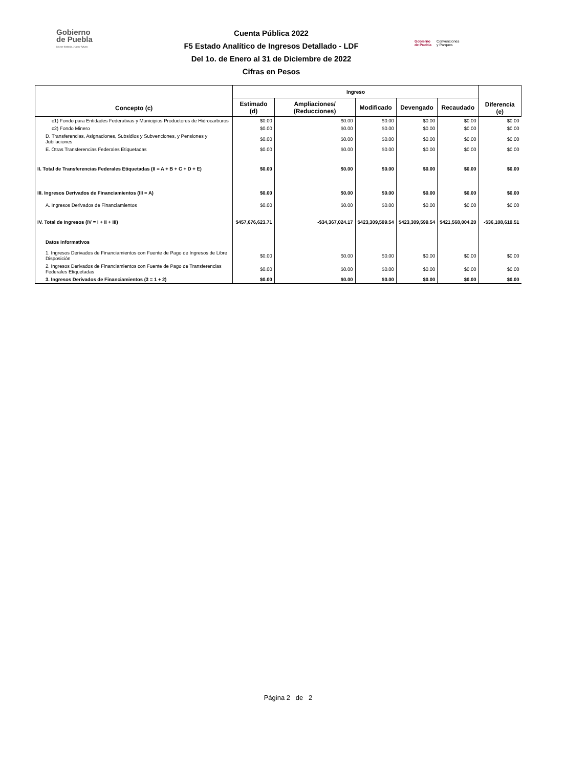Gobierno
de Puebla
Hacer historia. Hacer futuro.
Cuenta Pública 2022
F5 Estado Analítico de Ingresos Detallado - LDF
Del 1o. de Enero al 31 de Diciembre de 2022
Cifras en Pesos
Gobierno
de Puebla Convenciones
y Parques
| Concepto (c) | Ingreso | | | | | Diferencia (e) |
| --- | --- | --- | --- | --- | --- | --- |
| | Estimado (d) | Ampliaciones/ (Reducciones) | Modificado | Devengado | Recaudado | |
| c1) Fondo para Entidades Federativas y Municipios Productores de Hidrocarburos | $0.00 | $0.00 | $0.00 | $0.00 | $0.00 | $0.00 |
| c2) Fondo Minero | $0.00 | $0.00 | $0.00 | $0.00 | $0.00 | $0.00 |
| D. Transferencias, Asignaciones, Subsidios y Subvenciones, y Pensiones y Jubilaciones | $0.00 | $0.00 | $0.00 | $0.00 | $0.00 | $0.00 |
| E. Otras Transferencias Federales Etiquetadas | $0.00 | $0.00 | $0.00 | $0.00 | $0.00 | $0.00 |
| II. Total de Transferencias Federales Etiquetadas (II = A + B + C + D + E) | $0.00 | $0.00 | $0.00 | $0.00 | $0.00 | $0.00 |
| III. Ingresos Derivados de Financiamientos (III = A) | $0.00 | $0.00 | $0.00 | $0.00 | $0.00 | $0.00 |
| A. Ingresos Derivados de Financiamientos | $0.00 | $0.00 | $0.00 | $0.00 | $0.00 | $0.00 |
| IV. Total de Ingresos (IV = I + II + III) | $457,676,623.71 | -$34,367,024.17 | $423,309,599.54 | $423,309,599.54 | $421,568,004.20 | -$36,108,619.51 |
| Datos Informativos | | | | | | |
| 1. Ingresos Derivados de Financiamientos con Fuente de Pago de Ingresos de Libre Disposición | $0.00 | $0.00 | $0.00 | $0.00 | $0.00 | $0.00 |
| 2. Ingresos Derivados de Financiamientos con Fuente de Pago de Transferencias Federales Etiquetadas | $0.00 | $0.00 | $0.00 | $0.00 | $0.00 | $0.00 |
| 3. Ingresos Derivados de Financiamientos (3 = 1 + 2) | $0.00 | $0.00 | $0.00 | $0.00 | $0.00 | $0.00 |
Página 2 de 2